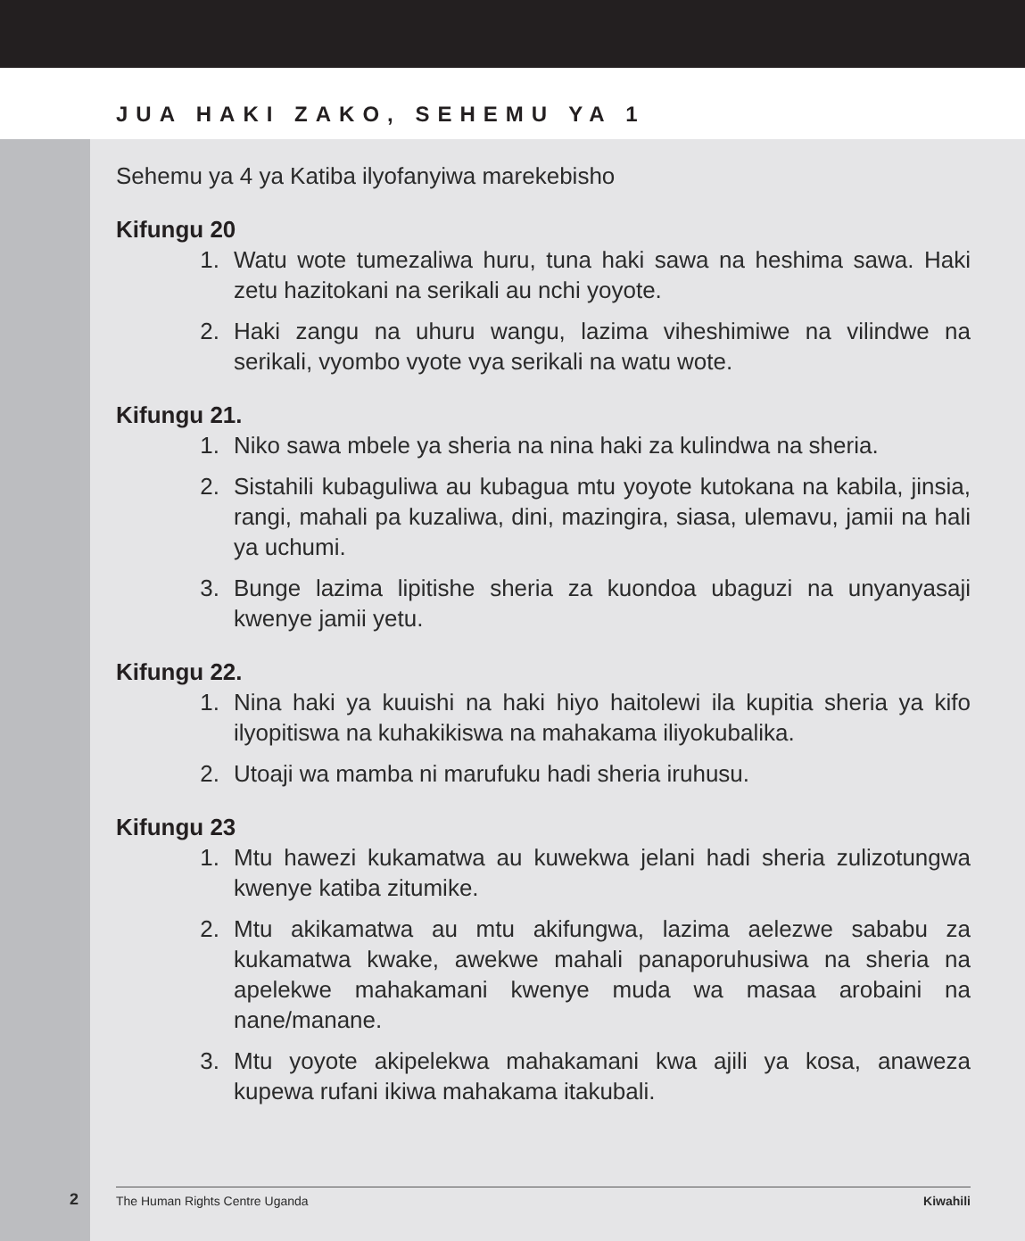JUA HAKI ZAKO, SEHEMU YA 1
Sehemu ya 4 ya Katiba ilyofanyiwa marekebisho
Kifungu 20
1. Watu wote tumezaliwa huru, tuna haki sawa na heshima sawa. Haki zetu hazitokani na serikali au nchi yoyote.
2. Haki zangu na uhuru wangu, lazima viheshimiwe na vilindwe na serikali, vyombo vyote vya serikali na watu wote.
Kifungu 21.
1. Niko sawa mbele ya sheria na nina haki za kulindwa na sheria.
2. Sistahili kubaguliwa au kubagua mtu yoyote kutokana na kabila, jinsia, rangi, mahali pa kuzaliwa, dini, mazingira, siasa, ulemavu, jamii na hali ya uchumi.
3. Bunge lazima lipitishe sheria za kuondoa ubaguzi na unyanyasaji kwenye jamii yetu.
Kifungu 22.
1. Nina haki ya kuuishi na haki hiyo haitolewi ila kupitia sheria ya kifo ilyopitiswa na kuhakikiswa na mahakama iliyokubalika.
2. Utoaji wa mamba ni marufuku hadi sheria iruhusu.
Kifungu 23
1. Mtu hawezi kukamatwa au kuwekwa jelani hadi sheria zulizotungwa kwenye katiba zitumike.
2. Mtu akikamatwa au mtu akifungwa, lazima aelezwe sababu za kukamatwa kwake, awekwe mahali panaporuhusiwa na sheria na apelekwe mahakamani kwenye muda wa masaa arobaini na nane/manane.
3. Mtu yoyote akipelekwa mahakamani kwa ajili ya kosa, anaweza kupewa rufani ikiwa mahakama itakubali.
2 The Human Rights Centre Uganda Kiwahili